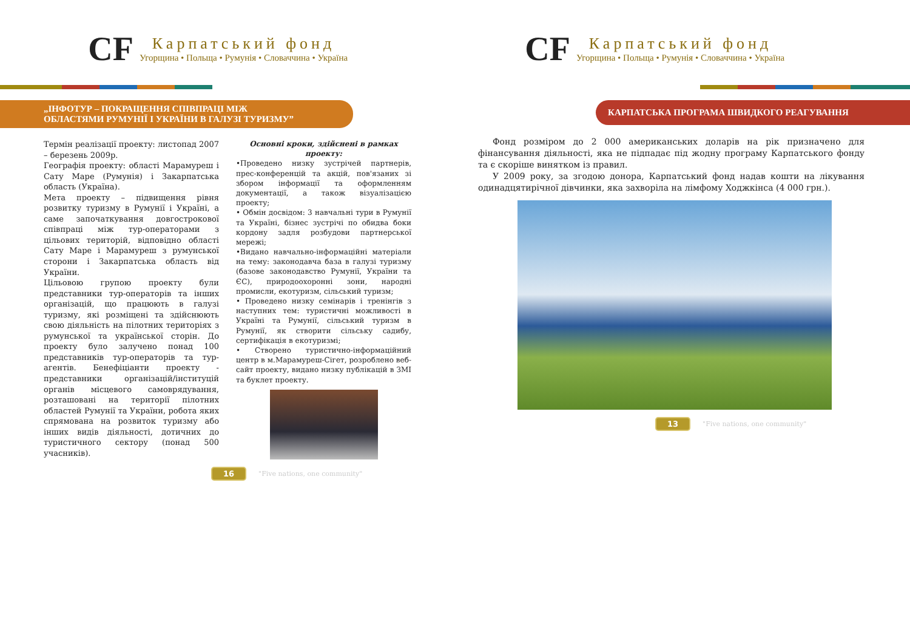CF
Карпатський фонд
Угорщина • Польща • Румунія • Словаччина • Україна
„ІНФОТУР – ПОКРАЩЕННЯ СПІВПРАЦІ МІЖ
ОБЛАСТЯМИ РУМУНІЇ І УКРАЇНИ В ГАЛУЗІ ТУРИЗМУ”
Термін реалізації проекту: листопад 2007 – березень 2009р.
Географія проекту: області Марамуреш і Сату Маре (Румунія) і Закарпатська область (Україна).
Мета проекту – підвищення рівня розвитку туризму в Румунії і Україні, а саме започаткування довгострокової співпраці між тур-операторами з цільових територій, відповідно області Сату Маре і Марамуреш з румунської сторони і Закарпатська область від України.
Цільовою групою проекту були представники тур-операторів та інших організацій, що працюють в галузі туризму, які розміщені та здійснюють свою діяльність на пілотних територіях з румунської та української сторін. До проекту було залучено понад 100 представників тур-операторів та тур-агентів. Бенефіціанти проекту - представники організацій/інституцій органів місцевого самоврядування, розташовані на території пілотних областей Румунії та України, робота яких спрямована на розвиток туризму або інших видів діяльності, дотичних до туристичного сектору (понад 500 учасників).
Основні кроки, здійснені в рамках проекту:
•Проведено низку зустрічей партнерів, прес-конференцій та акцій, пов'язаних зі збором інформації та оформленням документації, а також візуалізацією проекту;
• Обмін досвідом: 3 навчальні тури в Румунії та Україні, бізнес зустрічі по обидва боки кордону задля розбудови партнерської мережі;
•Видано навчально-інформаційні матеріали на тему: законодавча база в галузі туризму (базове законодавство Румунії, України та ЄС), природоохоронні зони, народні промисли, екотуризм, сільський туризм;
• Проведено низку семінарів і тренінгів з наступних тем: туристичні можливості в Україні та Румунії, сільський туризм в Румунії, як створити сільську садибу, сертифікація в екотуризмі;
• Створено туристично-інформаційний центр в м.Марамуреш-Сігет, розроблено веб-сайт проекту, видано низку публікацій в ЗМІ та буклет проекту.
16 "Five nations, one community"
CF
Карпатський фонд
Угорщина • Польща • Румунія • Словаччина • Україна
КАРПАТСЬКА ПРОГРАМА ШВИДКОГО РЕАГУВАННЯ
Фонд розміром до 2 000 американських доларів на рік призначено для фінансування діяльності, яка не підпадає під жодну програму Карпатського фонду та є скоріше винятком із правил.
У 2009 року, за згодою донора, Карпатський фонд надав кошти на лікування одинадцятирічної дівчинки, яка захворіла на лімфому Ходжкінса (4 000 грн.).
13 "Five nations, one community"